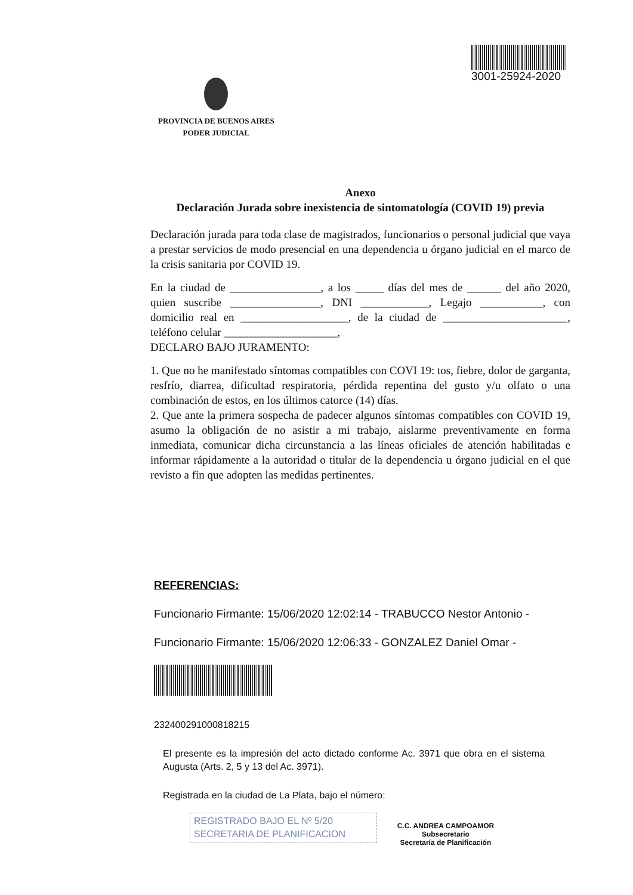3001-25924-2020
PROVINCIA DE BUENOS AIRES
PODER JUDICIAL
Anexo
Declaración Jurada sobre inexistencia de sintomatología (COVID 19) previa
Declaración jurada para toda clase de magistrados, funcionarios o personal judicial que vaya a prestar servicios de modo presencial en una dependencia u órgano judicial en el marco de la crisis sanitaria por COVID 19.
En la ciudad de ________________, a los _____ días del mes de ______ del año 2020, quien suscribe ________________, DNI ____________, Legajo ___________, con domicilio real en ___________________, de la ciudad de ______________________, teléfono celular ____________________,
DECLARO BAJO JURAMENTO:
1. Que no he manifestado síntomas compatibles con COVI 19: tos, fiebre, dolor de garganta, resfrío, diarrea, dificultad respiratoria, pérdida repentina del gusto y/u olfato o una combinación de estos, en los últimos catorce (14) días.
2. Que ante la primera sospecha de padecer algunos síntomas compatibles con COVID 19, asumo la obligación de no asistir a mi trabajo, aislarme preventivamente en forma inmediata, comunicar dicha circunstancia a las líneas oficiales de atención habilitadas e informar rápidamente a la autoridad o titular de la dependencia u órgano judicial en el que revisto a fin que adopten las medidas pertinentes.
REFERENCIAS:
Funcionario Firmante: 15/06/2020 12:02:14 - TRABUCCO Nestor Antonio -
Funcionario Firmante: 15/06/2020 12:06:33 - GONZALEZ Daniel Omar -
232400291000818215
El presente es la impresión del acto dictado conforme Ac. 3971 que obra en el sistema Augusta (Arts. 2, 5 y 13 del Ac. 3971).
Registrada en la ciudad de La Plata, bajo el número:
REGISTRADO BAJO EL Nº 5/20
SECRETARIA DE PLANIFICACION
C.C. ANDREA CAMPOAMOR
Subsecretario
Secretaría de Planificación